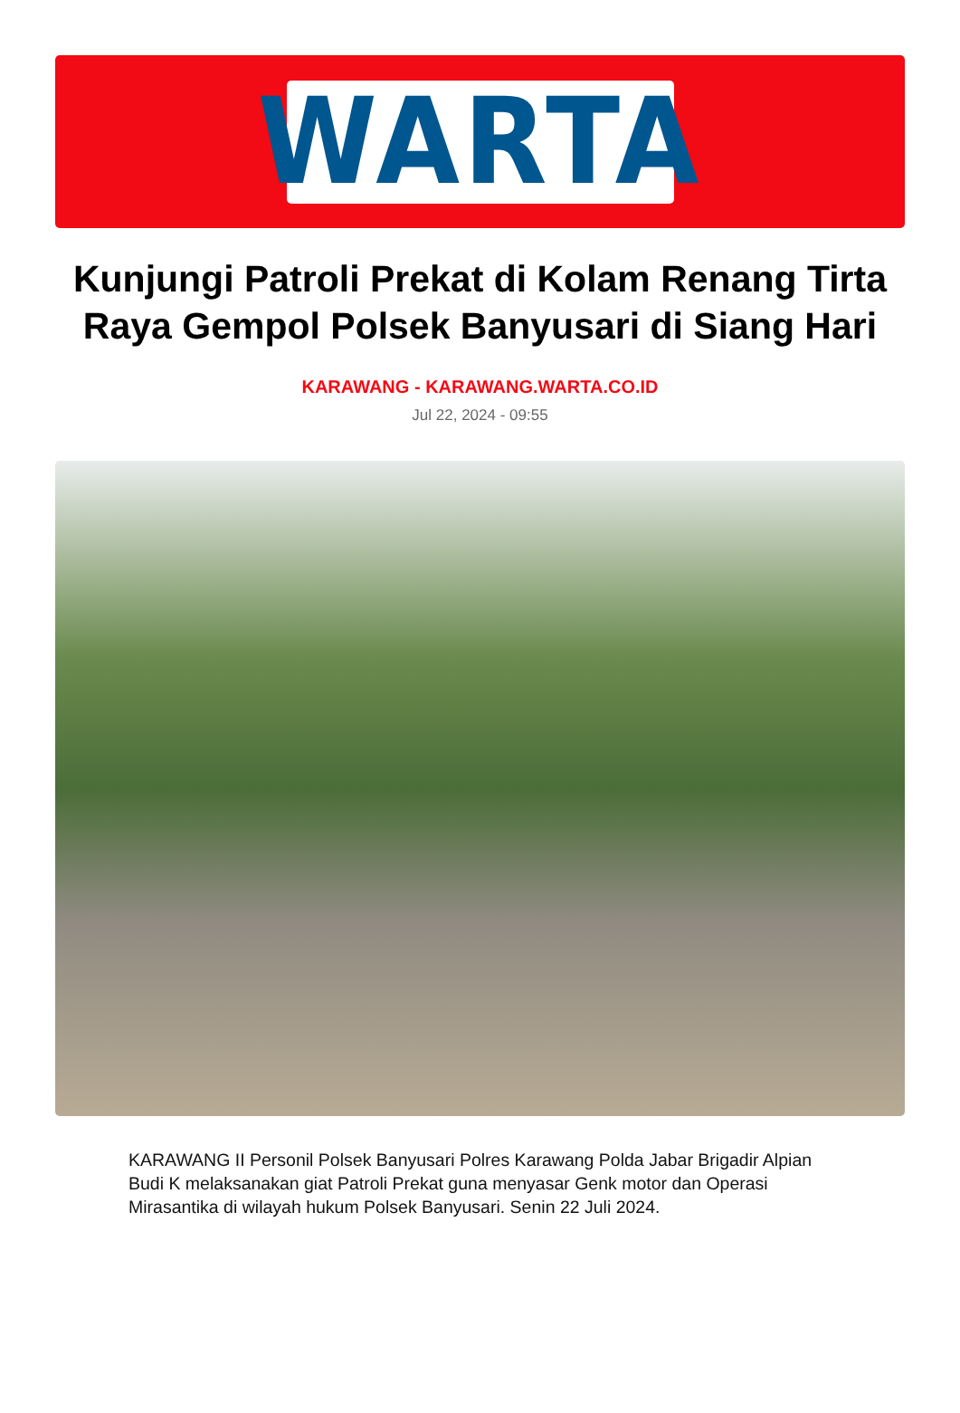WARTA
Kunjungi Patroli Prekat di Kolam Renang Tirta Raya Gempol Polsek Banyusari di Siang Hari
KARAWANG - KARAWANG.WARTA.CO.ID
Jul 22, 2024 - 09:55
KARAWANG II Personil Polsek Banyusari Polres Karawang Polda Jabar Brigadir Alpian Budi K melaksanakan giat Patroli Prekat guna menyasar Genk motor dan Operasi Mirasantika di wilayah hukum Polsek Banyusari. Senin 22 Juli 2024.